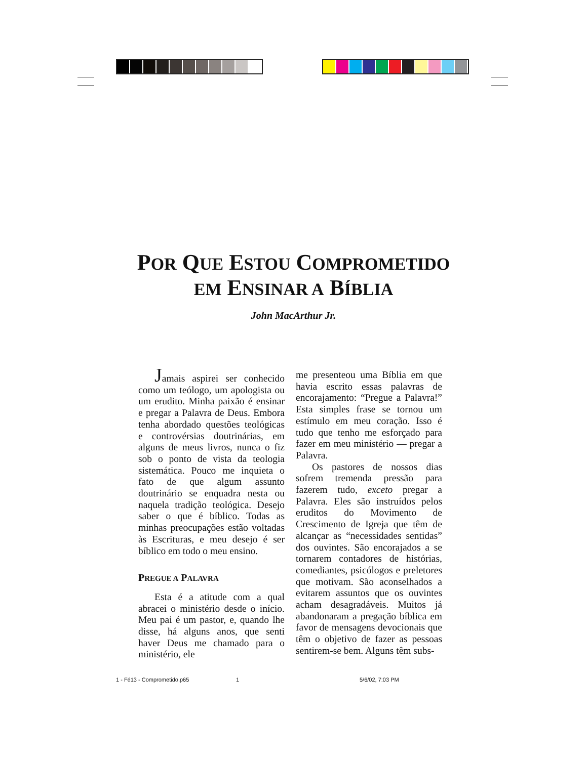POR QUE ESTOU COMPROMETIDO
EM ENSINAR A BÍBLIA
John MacArthur Jr.
Jamais aspirei ser conhecido como um teólogo, um apologista ou um erudito. Minha paixão é ensinar e pregar a Palavra de Deus. Embora tenha abordado questões teológicas e controvérsias doutrinárias, em alguns de meus livros, nunca o fiz sob o ponto de vista da teologia sistemática. Pouco me inquieta o fato de que algum assunto doutrinário se enquadra nesta ou naquela tradição teológica. Desejo saber o que é bíblico. Todas as minhas preocupações estão voltadas às Escrituras, e meu desejo é ser bíblico em todo o meu ensino.
PREGUE A PALAVRA
Esta é a atitude com a qual abracei o ministério desde o início. Meu pai é um pastor, e, quando lhe disse, há alguns anos, que senti haver Deus me chamado para o ministério, ele
me presenteou uma Bíblia em que havia escrito essas palavras de encorajamento: “Pregue a Palavra!” Esta simples frase se tornou um estímulo em meu coração. Isso é tudo que tenho me esforçado para fazer em meu ministério — pregar a Palavra.
Os pastores de nossos dias sofrem tremenda pressão para fazerem tudo, exceto pregar a Palavra. Eles são instruídos pelos eruditos do Movimento de Crescimento de Igreja que têm de alcançar as “necessidades sentidas” dos ouvintes. São encorajados a se tornarem contadores de histórias, comediantes, psicólogos e preletores que motivam. São aconselhados a evitarem assuntos que os ouvintes acham desagradáveis. Muitos já abandonaram a pregação bíblica em favor de mensagens devocionais que têm o objetivo de fazer as pessoas sentirem-se bem. Alguns têm subs-
1 - Fé13 - Comprometido.p65 1 5/6/02, 7:03 PM